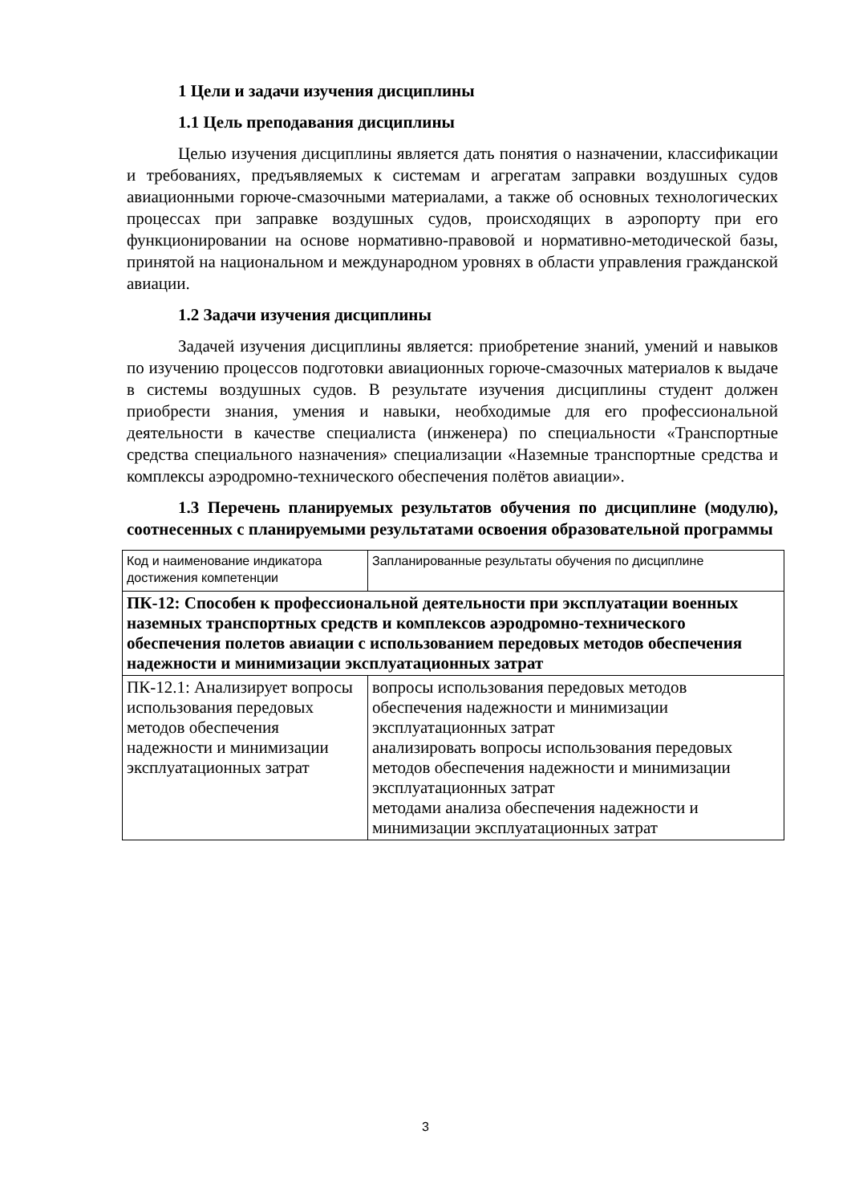1 Цели и задачи изучения дисциплины
1.1 Цель преподавания дисциплины
Целью изучения дисциплины является дать понятия о назначении, классификации и требованиях, предъявляемых к системам и агрегатам заправки воздушных судов авиационными горюче-смазочными материалами, а также об основных технологических процессах при заправке воздушных судов, происходящих в аэропорту при его функционировании на основе нормативно-правовой и нормативно-методической базы, принятой на национальном и международном уровнях в области управления гражданской авиации.
1.2 Задачи изучения дисциплины
Задачей изучения дисциплины является: приобретение знаний, умений и навыков по изучению процессов подготовки авиационных горюче-смазочных материалов к выдаче в системы воздушных судов. В результате изучения дисциплины студент должен приобрести знания, умения и навыки, необходимые для его профессиональной деятельности в качестве специалиста (инженера) по специальности «Транспортные средства специального назначения» специализации «Наземные транспортные средства и комплексы аэродромно-технического обеспечения полётов авиации».
1.3 Перечень планируемых результатов обучения по дисциплине (модулю), соотнесенных с планируемыми результатами освоения образовательной программы
| Код и наименование индикатора достижения компетенции | Запланированные результаты обучения по дисциплине |
| ПК-12: Способен к профессиональной деятельности при эксплуатации военных наземных транспортных средств и комплексов аэродромно-технического обеспечения полетов авиации с использованием передовых методов обеспечения надежности и минимизации эксплуатационных затрат | |
| ПК-12.1: Анализирует вопросы использования передовых методов обеспечения надежности и минимизации эксплуатационных затрат | вопросы использования передовых методов обеспечения надежности и минимизации эксплуатационных затрат анализировать вопросы использования передовых методов обеспечения надежности и минимизации эксплуатационных затрат методами анализа обеспечения надежности и минимизации эксплуатационных затрат |
3